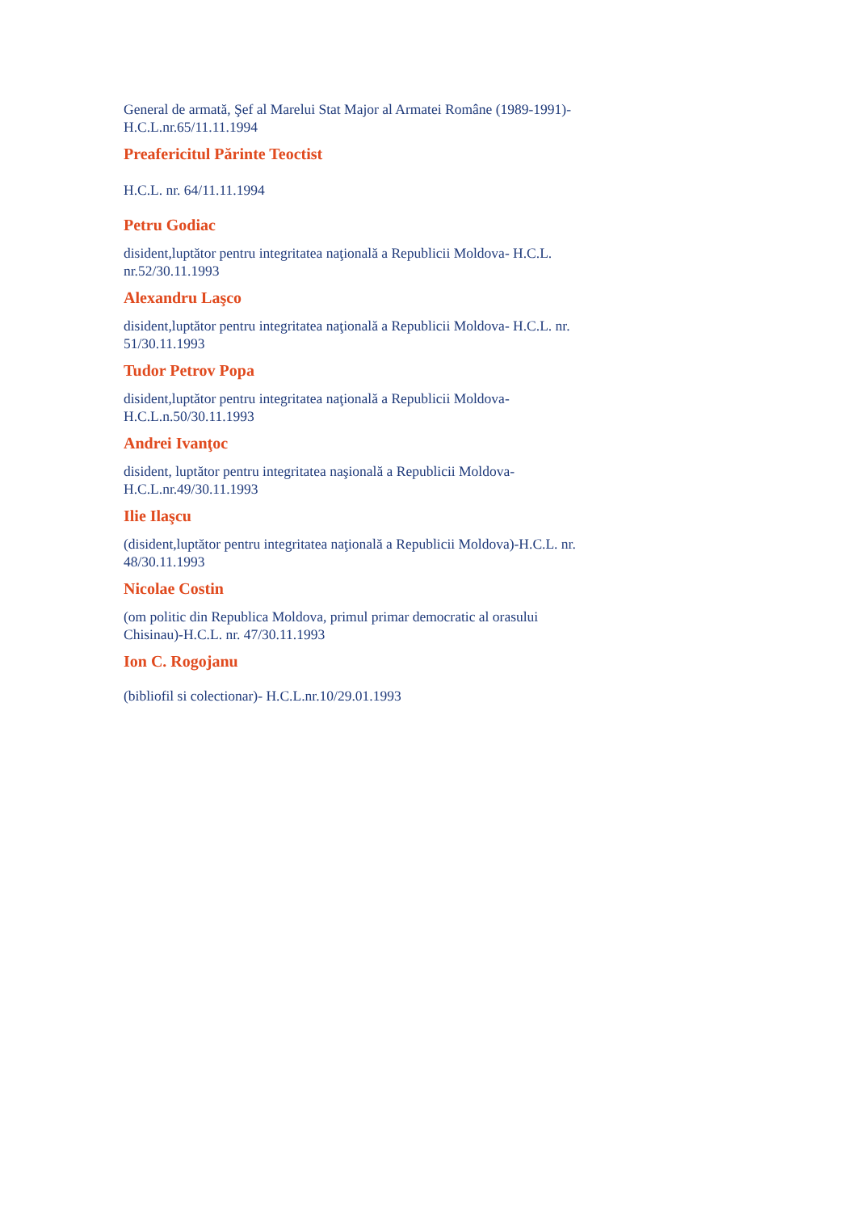General de armată, Şef al Marelui Stat Major al Armatei Române (1989-1991)- H.C.L.nr.65/11.11.1994
Preafericitul Părinte Teoctist
H.C.L. nr. 64/11.11.1994
Petru Godiac
disident,luptător pentru integritatea naţională a Republicii Moldova- H.C.L. nr.52/30.11.1993
Alexandru Laşco
disident,luptător pentru integritatea naţională a Republicii Moldova- H.C.L. nr. 51/30.11.1993
Tudor Petrov Popa
disident,luptător pentru integritatea naţională a Republicii Moldova-H.C.L.n.50/30.11.1993
Andrei Ivanţoc
disident, luptător pentru integritatea naşională a Republicii Moldova-H.C.L.nr.49/30.11.1993
Ilie Ilaşcu
(disident,luptător pentru integritatea naţională a Republicii Moldova)-H.C.L. nr. 48/30.11.1993
Nicolae Costin
(om politic din Republica Moldova, primul primar democratic al orasului Chisinau)-H.C.L. nr. 47/30.11.1993
Ion C. Rogojanu
(bibliofil si colectionar)- H.C.L.nr.10/29.01.1993